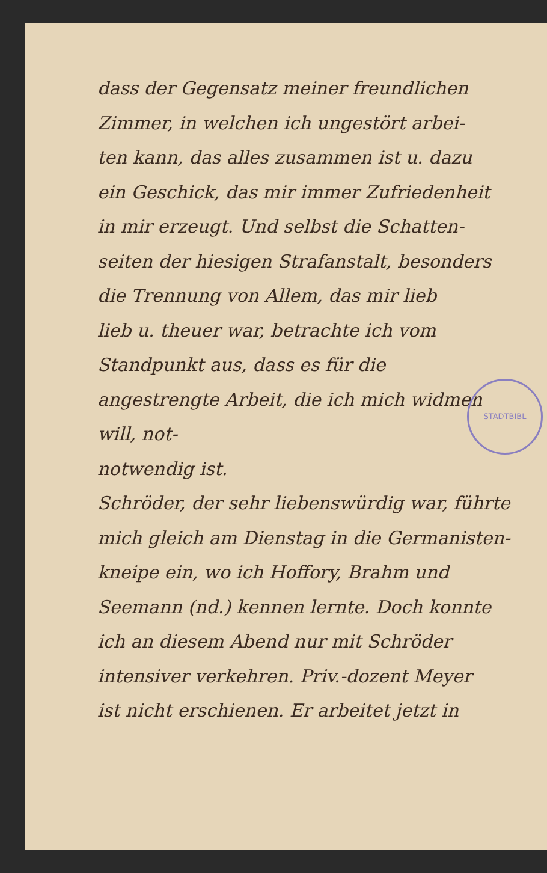STADTBIBL
dass der Gegensatz meiner freundlichen
Zimmer, in welchen ich ungestört arbei-
ten kann, das alles zusammen ist u. dazu
ein Geschick, das mir immer Zufriedenheit
in mir erzeugt. Und selbst die Schatten-
seiten der hiesigen Strafanstalt, besonders
die Trennung von Allem, das mir lieb
lieb u. theuer war, betrachte ich vom
Standpunkt aus, dass es für die angestrengte Arbeit, die ich mich widmen will, not-
notwendig ist.
Schröder, der sehr liebenswürdig war, führte
mich gleich am Dienstag in die Germanisten-
kneipe ein, wo ich Hoffory, Brahm und
Seemann (nd.) kennen lernte. Doch konnte
ich an diesem Abend nur mit Schröder
intensiver verkehren. Priv.-dozent Meyer
ist nicht erschienen. Er arbeitet jetzt in